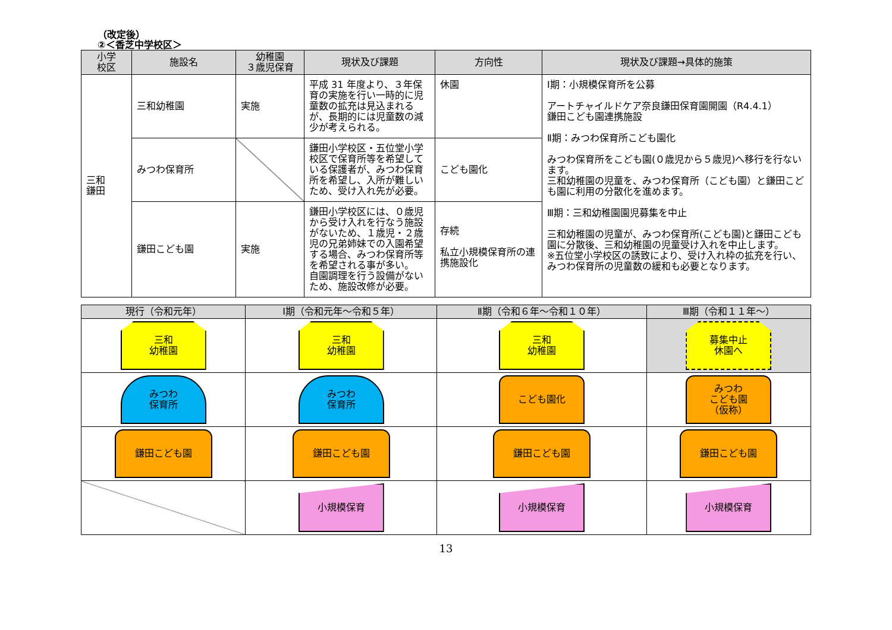（改定後）
②＜香芝中学校区＞
| 小学 校区 | 施設名 | 幼稚園 ３歳児保育 | 現状及び課題 | 方向性 | 現状及び課題→具体的施策 |
| --- | --- | --- | --- | --- | --- |
| 三和 鎌田 | 三和幼稚園 | 実施 | 平成 31 年度より、３年保育の実施を行い一時的に児童数の拡充は見込まれるが、長期的には児童数の減少が考えられる。 | 休園 | Ⅰ期：小規模保育所を公募 アートチャイルドケア奈良鎌田保育園開園（R4.4.1） 鎌田こども園連携施設 Ⅱ期：みつわ保育所こども園化 みつわ保育所をこども園(０歳児から５歳児)へ移行を行ないます。 三和幼稚園の児童を、みつわ保育所（こども園）と鎌田こども園に利用の分散化を進めます。 Ⅲ期：三和幼稚園園児募集を中止 三和幼稚園の児童が、みつわ保育所(こども園)と鎌田こども園に分散後、三和幼稚園の児童受け入れを中止します。 ※五位堂小学校区の誘致により、受け入れ枠の拡充を行い、みつわ保育所の児童数の緩和も必要となります。 |
| | みつわ保育所 | | 鎌田小学校区・五位堂小学校区で保育所等を希望している保護者が、みつわ保育所を希望し、入所が難しいため、受け入れ先が必要。 | こども園化 | |
| | 鎌田こども園 | 実施 | 鎌田小学校区には、０歳児から受け入れを行なう施設がないため、１歳児・２歳児の兄弟姉妹での入園希望する場合、みつわ保育所等を希望される事が多い。 自園調理を行う設備がないため、施設改修が必要。 | 存続 私立小規模保育所の連携施設化 | |
| 現行（令和元年） | Ⅰ期（令和元年～令和５年） | Ⅱ期（令和６年～令和１０年） | Ⅲ期（令和１１年～） |
| --- | --- | --- | --- |
| 三和 幼稚園 | 三和 幼稚園 | 三和 幼稚園 | 募集中止 休園へ |
| みつわ 保育所 | みつわ 保育所 | こども園化 | みつわ こども園 （仮称） |
| 鎌田こども園 | 鎌田こども園 | 鎌田こども園 | 鎌田こども園 |
| | 小規模保育 | 小規模保育 | 小規模保育 |
13